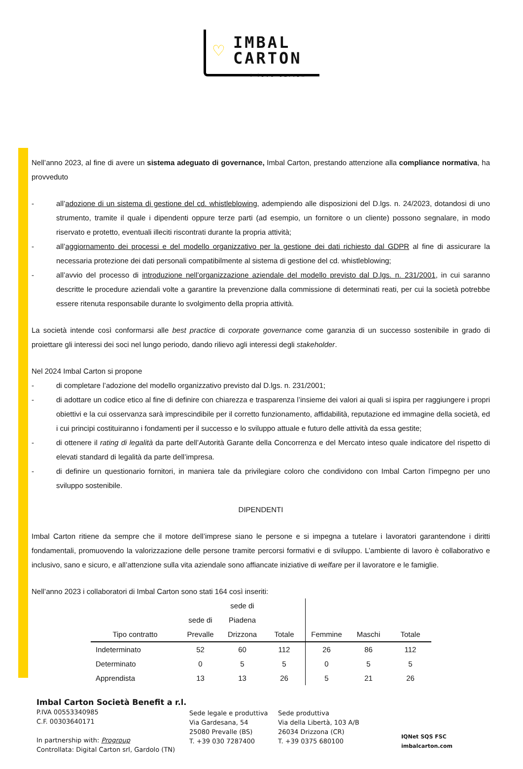♡
IMBAL
CARTON
I love carton
Nell’anno 2023, al fine di avere un sistema adeguato di governance, Imbal Carton, prestando attenzione alla compliance normativa, ha provveduto
- all’adozione di un sistema di gestione del cd. whistleblowing, adempiendo alle disposizioni del D.lgs. n. 24/2023, dotandosi di uno strumento, tramite il quale i dipendenti oppure terze parti (ad esempio, un fornitore o un cliente) possono segnalare, in modo riservato e protetto, eventuali illeciti riscontrati durante la propria attività;
- all’aggiornamento dei processi e del modello organizzativo per la gestione dei dati richiesto dal GDPR al fine di assicurare la necessaria protezione dei dati personali compatibilmente al sistema di gestione del cd. whistleblowing;
- all’avvio del processo di introduzione nell’organizzazione aziendale del modello previsto dal D.lgs. n. 231/2001, in cui saranno descritte le procedure aziendali volte a garantire la prevenzione dalla commissione di determinati reati, per cui la società potrebbe essere ritenuta responsabile durante lo svolgimento della propria attività.
La società intende così conformarsi alle best practice di corporate governance come garanzia di un successo sostenibile in grado di proiettare gli interessi dei soci nel lungo periodo, dando rilievo agli interessi degli stakeholder.
Nel 2024 Imbal Carton si propone
- di completare l’adozione del modello organizzativo previsto dal D.lgs. n. 231/2001;
- di adottare un codice etico al fine di definire con chiarezza e trasparenza l’insieme dei valori ai quali si ispira per raggiungere i propri obiettivi e la cui osservanza sarà imprescindibile per il corretto funzionamento, affidabilità, reputazione ed immagine della società, ed i cui principi costituiranno i fondamenti per il successo e lo sviluppo attuale e futuro delle attività da essa gestite;
- di ottenere il rating di legalità da parte dell’Autorità Garante della Concorrenza e del Mercato inteso quale indicatore del rispetto di elevati standard di legalità da parte dell’impresa.
- di definire un questionario fornitori, in maniera tale da privilegiare coloro che condividono con Imbal Carton l’impegno per uno sviluppo sostenibile.
DIPENDENTI
Imbal Carton ritiene da sempre che il motore dell’imprese siano le persone e si impegna a tutelare i lavoratori garantendone i diritti fondamentali, promuovendo la valorizzazione delle persone tramite percorsi formativi e di sviluppo. L’ambiente di lavoro è collaborativo e inclusivo, sano e sicuro, e all’attenzione sulla vita aziendale sono affiancate iniziative di welfare per il lavoratore e le famiglie.
Nell’anno 2023 i collaboratori di Imbal Carton sono stati 164 così inseriti:
| Tipo contratto | sede di Prevalle | sede di Piadena Drizzona | Totale | Femmine | Maschi | Totale |
| --- | --- | --- | --- | --- | --- | --- |
| Indeterminato | 52 | 60 | 112 | 26 | 86 | 112 |
| Determinato | 0 | 5 | 5 | 0 | 5 | 5 |
| Apprendista | 13 | 13 | 26 | 5 | 21 | 26 |
Imbal Carton Società Benefit a r.l.
P.IVA 00553340985
C.F. 00303640171
In partnership with: Progroup
Controllata: Digital Carton srl, Gardolo (TN)
Sede legale e produttiva
Via Gardesana, 54
25080 Prevalle (BS)
T. +39 030 7287400
Sede produttiva
Via della Libertà, 103 A/B
26034 Drizzona (CR)
T. +39 0375 680100
IQNet SQS FSC
imbalcarton.com